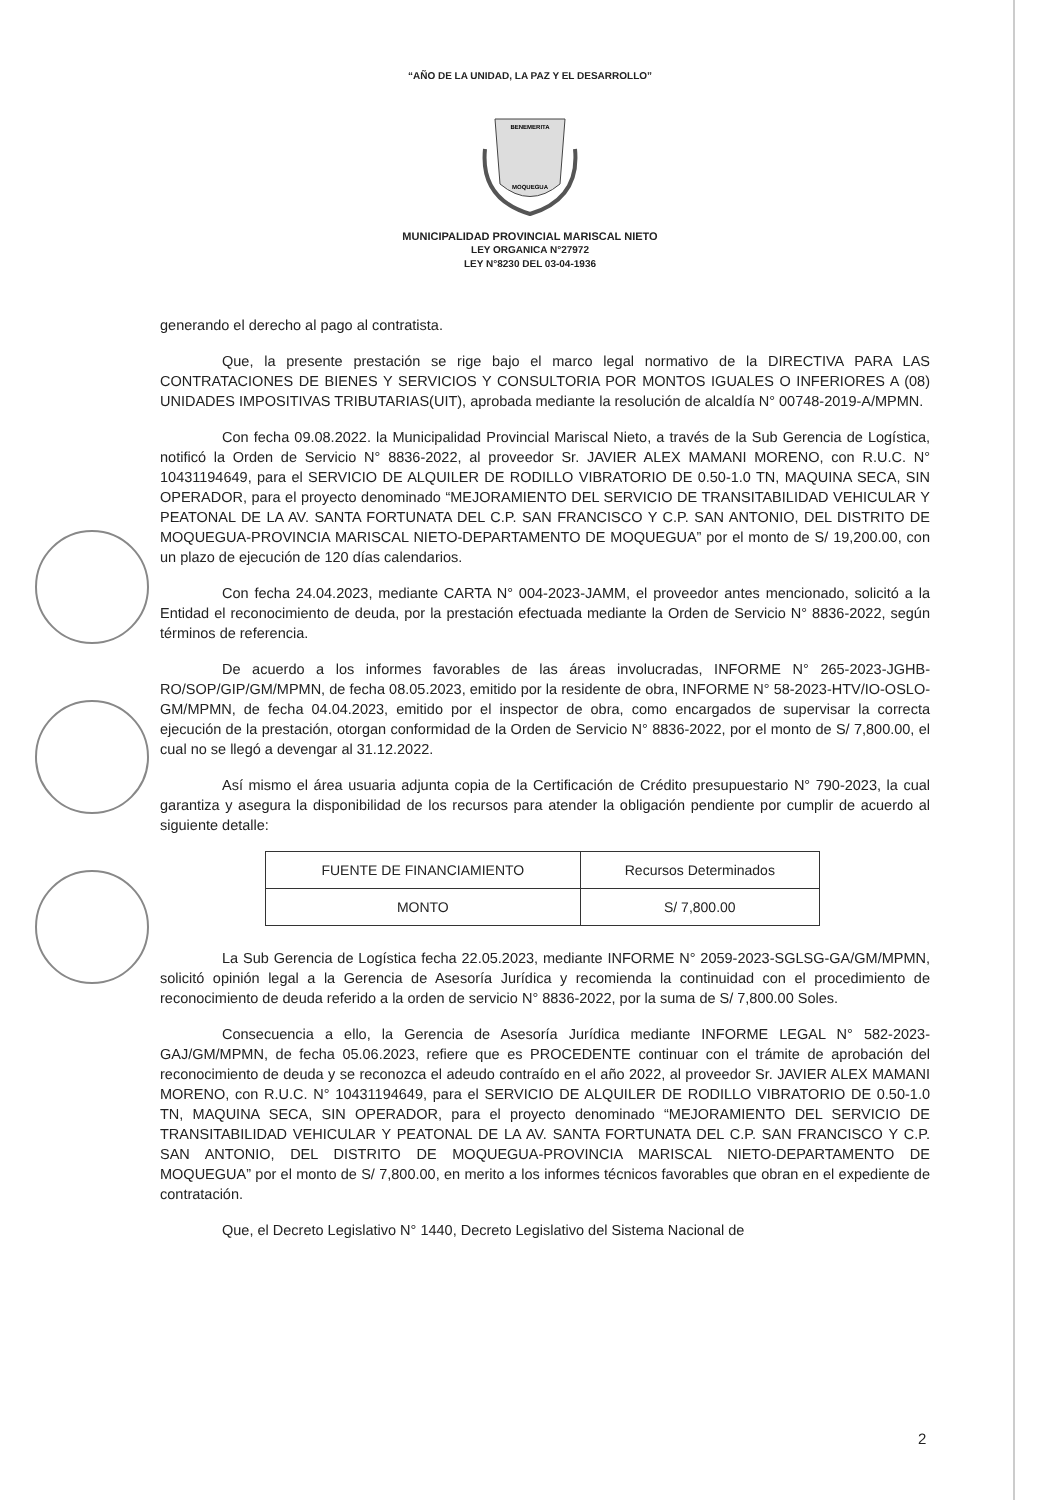“AÑO DE LA UNIDAD, LA PAZ Y EL DESARROLLO”
BENEMERITA
MOQUEGUA
MUNICIPALIDAD PROVINCIAL MARISCAL NIETO
LEY ORGANICA N°27972
LEY N°8230 DEL 03-04-1936
generando el derecho al pago al contratista.
Que, la presente prestación se rige bajo el marco legal normativo de la DIRECTIVA PARA LAS CONTRATACIONES DE BIENES Y SERVICIOS Y CONSULTORIA POR MONTOS IGUALES O INFERIORES A (08) UNIDADES IMPOSITIVAS TRIBUTARIAS(UIT), aprobada mediante la resolución de alcaldía N° 00748-2019-A/MPMN.
Con fecha 09.08.2022. la Municipalidad Provincial Mariscal Nieto, a través de la Sub Gerencia de Logística, notificó la Orden de Servicio N° 8836-2022, al proveedor Sr. JAVIER ALEX MAMANI MORENO, con R.U.C. N° 10431194649, para el SERVICIO DE ALQUILER DE RODILLO VIBRATORIO DE 0.50-1.0 TN, MAQUINA SECA, SIN OPERADOR, para el proyecto denominado “MEJORAMIENTO DEL SERVICIO DE TRANSITABILIDAD VEHICULAR Y PEATONAL DE LA AV. SANTA FORTUNATA DEL C.P. SAN FRANCISCO Y C.P. SAN ANTONIO, DEL DISTRITO DE MOQUEGUA-PROVINCIA MARISCAL NIETO-DEPARTAMENTO DE MOQUEGUA” por el monto de S/ 19,200.00, con un plazo de ejecución de 120 días calendarios.
Con fecha 24.04.2023, mediante CARTA N° 004-2023-JAMM, el proveedor antes mencionado, solicitó a la Entidad el reconocimiento de deuda, por la prestación efectuada mediante la Orden de Servicio N° 8836-2022, según términos de referencia.
De acuerdo a los informes favorables de las áreas involucradas, INFORME N° 265-2023-JGHB-RO/SOP/GIP/GM/MPMN, de fecha 08.05.2023, emitido por la residente de obra, INFORME N° 58-2023-HTV/IO-OSLO-GM/MPMN, de fecha 04.04.2023, emitido por el inspector de obra, como encargados de supervisar la correcta ejecución de la prestación, otorgan conformidad de la Orden de Servicio N° 8836-2022, por el monto de S/ 7,800.00, el cual no se llegó a devengar al 31.12.2022.
Así mismo el área usuaria adjunta copia de la Certificación de Crédito presupuestario N° 790-2023, la cual garantiza y asegura la disponibilidad de los recursos para atender la obligación pendiente por cumplir de acuerdo al siguiente detalle:
| FUENTE DE FINANCIAMIENTO | Recursos Determinados |
| MONTO | S/ 7,800.00 |
La Sub Gerencia de Logística fecha 22.05.2023, mediante INFORME N° 2059-2023-SGLSG-GA/GM/MPMN, solicitó opinión legal a la Gerencia de Asesoría Jurídica y recomienda la continuidad con el procedimiento de reconocimiento de deuda referido a la orden de servicio N° 8836-2022, por la suma de S/ 7,800.00 Soles.
Consecuencia a ello, la Gerencia de Asesoría Jurídica mediante INFORME LEGAL N° 582-2023-GAJ/GM/MPMN, de fecha 05.06.2023, refiere que es PROCEDENTE continuar con el trámite de aprobación del reconocimiento de deuda y se reconozca el adeudo contraído en el año 2022, al proveedor Sr. JAVIER ALEX MAMANI MORENO, con R.U.C. N° 10431194649, para el SERVICIO DE ALQUILER DE RODILLO VIBRATORIO DE 0.50-1.0 TN, MAQUINA SECA, SIN OPERADOR, para el proyecto denominado “MEJORAMIENTO DEL SERVICIO DE TRANSITABILIDAD VEHICULAR Y PEATONAL DE LA AV. SANTA FORTUNATA DEL C.P. SAN FRANCISCO Y C.P. SAN ANTONIO, DEL DISTRITO DE MOQUEGUA-PROVINCIA MARISCAL NIETO-DEPARTAMENTO DE MOQUEGUA” por el monto de S/ 7,800.00, en merito a los informes técnicos favorables que obran en el expediente de contratación.
Que, el Decreto Legislativo N° 1440, Decreto Legislativo del Sistema Nacional de
2